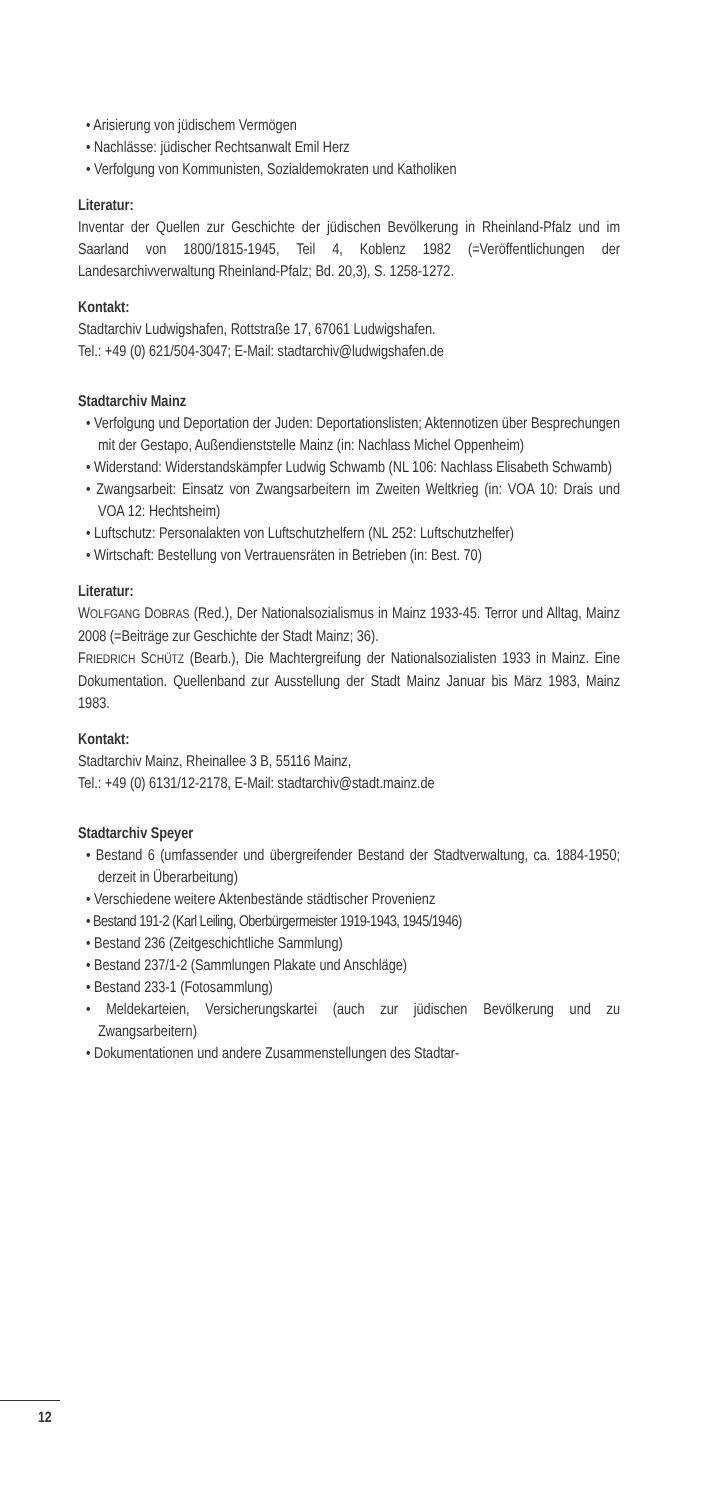• Arisierung von jüdischem Vermögen
• Nachlässe: jüdischer Rechtsanwalt Emil Herz
• Verfolgung von Kommunisten, Sozialdemokraten und Katholiken
Literatur:
Inventar der Quellen zur Geschichte der jüdischen Bevölkerung in Rheinland-Pfalz und im Saarland von 1800/1815-1945, Teil 4, Koblenz 1982 (=Veröffentlichungen der Landesarchivverwaltung Rheinland-Pfalz; Bd. 20,3), S. 1258-1272.
Kontakt:
Stadtarchiv Ludwigshafen, Rottstraße 17, 67061 Ludwigshafen.
Tel.: +49 (0) 621/504-3047; E-Mail: stadtarchiv@ludwigshafen.de
Stadtarchiv Mainz
• Verfolgung und Deportation der Juden: Deportationslisten; Aktennotizen über Besprechungen mit der Gestapo, Außendienststelle Mainz (in: Nachlass Michel Oppenheim)
• Widerstand: Widerstandskämpfer Ludwig Schwamb (NL 106: Nachlass Elisabeth Schwamb)
• Zwangsarbeit: Einsatz von Zwangsarbeitern im Zweiten Weltkrieg (in: VOA 10: Drais und VOA 12: Hechtsheim)
• Luftschutz: Personalakten von Luftschutzhelfern (NL 252: Luftschutzhelfer)
• Wirtschaft: Bestellung von Vertrauensräten in Betrieben (in: Best. 70)
Literatur:
WOLFGANG DOBRAS (Red.), Der Nationalsozialismus in Mainz 1933-45. Terror und Alltag, Mainz 2008 (=Beiträge zur Geschichte der Stadt Mainz; 36).
FRIEDRICH SCHÜTZ (Bearb.), Die Machtergreifung der Nationalsozialisten 1933 in Mainz. Eine Dokumentation. Quellenband zur Ausstellung der Stadt Mainz Januar bis März 1983, Mainz 1983.
Kontakt:
Stadtarchiv Mainz, Rheinallee 3 B, 55116 Mainz,
Tel.: +49 (0) 6131/12-2178, E-Mail: stadtarchiv@stadt.mainz.de
Stadtarchiv Speyer
• Bestand 6 (umfassender und übergreifender Bestand der Stadtverwaltung, ca. 1884-1950; derzeit in Überarbeitung)
• Verschiedene weitere Aktenbestände städtischer Provenienz
• Bestand 191-2 (Karl Leiling, Oberbürgermeister 1919-1943, 1945/1946)
• Bestand 236 (Zeitgeschichtliche Sammlung)
• Bestand 237/1-2 (Sammlungen Plakate und Anschläge)
• Bestand 233-1 (Fotosammlung)
• Meldekarteien, Versicherungskartei (auch zur jüdischen Bevölkerung und zu Zwangsarbeitern)
• Dokumentationen und andere Zusammenstellungen des Stadtar-
12